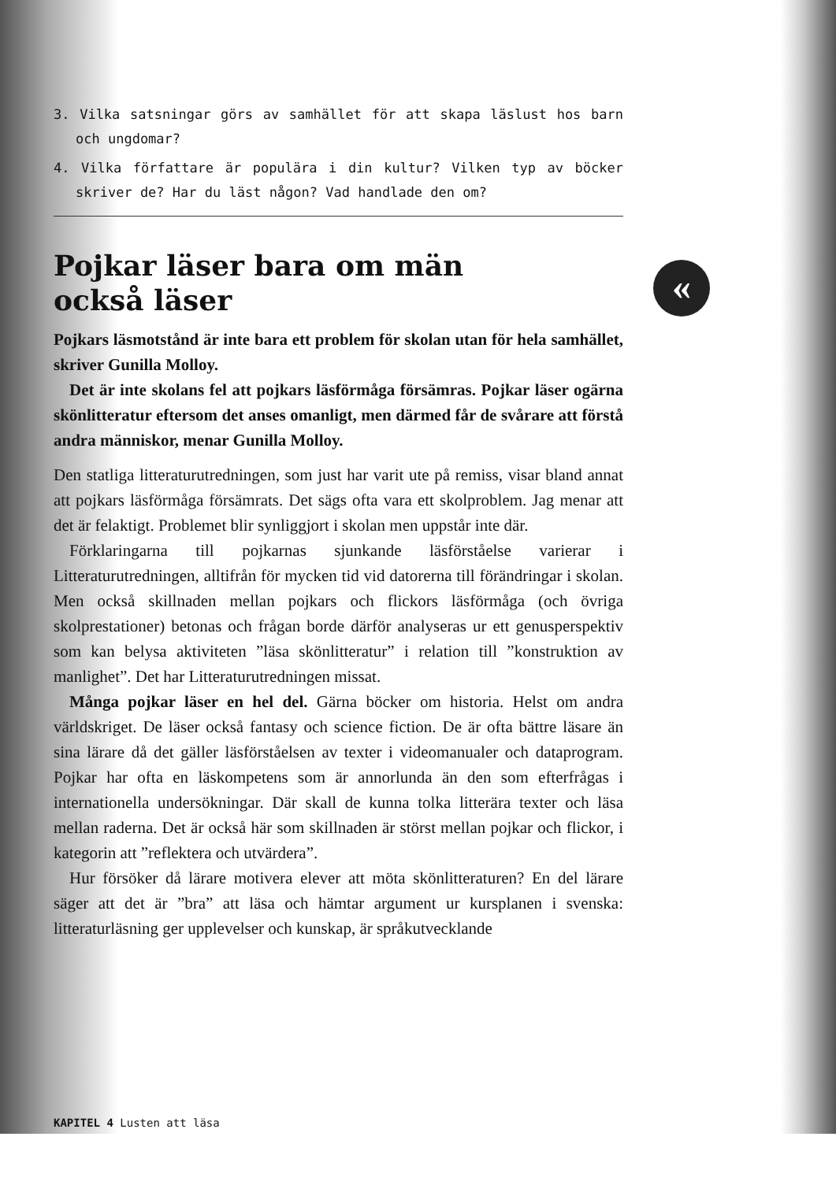3. Vilka satsningar görs av samhället för att skapa läslust hos barn och ungdomar?
4. Vilka författare är populära i din kultur? Vilken typ av böcker skriver de? Har du läst någon? Vad handlade den om?
Pojkar läser bara om män
också läser
Pojkars läsmotstånd är inte bara ett problem för skolan utan för hela samhället, skriver Gunilla Molloy.
Det är inte skolans fel att pojkars läsförmåga försämras. Pojkar läser ogärna skönlitteratur eftersom det anses omanligt, men därmed får de svårare att förstå andra människor, menar Gunilla Molloy.
Den statliga litteraturutredningen, som just har varit ute på remiss, visar bland annat att pojkars läsförmåga försämrats. Det sägs ofta vara ett skolproblem. Jag menar att det är felaktigt. Problemet blir synliggjort i skolan men uppstår inte där.
Förklaringarna till pojkarnas sjunkande läsförståelse varierar i Litteraturutredningen, alltifrån för mycken tid vid datorerna till förändringar i skolan. Men också skillnaden mellan pojkars och flickors läsförmåga (och övriga skolprestationer) betonas och frågan borde därför analyseras ur ett genusperspektiv som kan belysa aktiviteten ”läsa skönlitteratur” i relation till ”konstruktion av manlighet”. Det har Litteraturutredningen missat.
Många pojkar läser en hel del. Gärna böcker om historia. Helst om andra världskriget. De läser också fantasy och science fiction. De är ofta bättre läsare än sina lärare då det gäller läsförståelsen av texter i videomanualer och dataprogram. Pojkar har ofta en läskompetens som är annorlunda än den som efterfrågas i internationella undersökningar. Där skall de kunna tolka litterära texter och läsa mellan raderna. Det är också här som skillnaden är störst mellan pojkar och flickor, i kategorin att ”reflektera och utvärdera”.
Hur försöker då lärare motivera elever att möta skönlitteraturen? En del lärare säger att det är ”bra” att läsa och hämtar argument ur kursplanen i svenska: litteraturläsning ger upplevelser och kunskap, är språkutvecklande
«
KAPITEL 4 Lusten att läsa